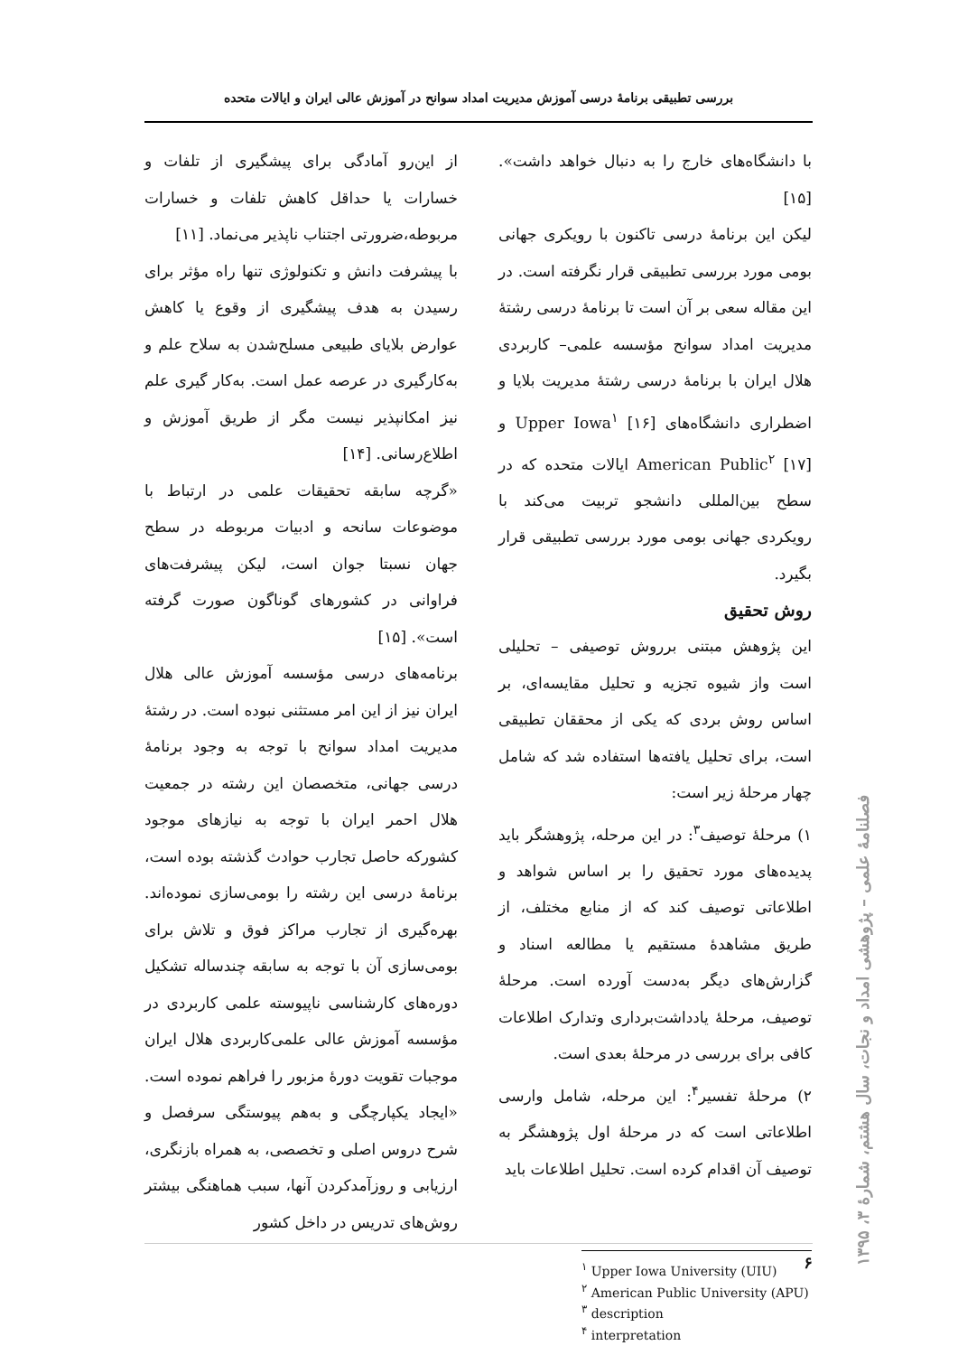بررسی تطبیقی برنامهٔ درسی آموزش مدیریت امداد سوانح در آموزش عالی ایران و ایالات متحده
از این‌رو آمادگی برای پیشگیری از تلفات و خسارات یا حداقل کاهش تلفات و خسارات مربوطه،ضرورتی اجتناب ناپذیر می‌نماد. [۱۱]
با پیشرفت دانش و تکنولوژی تنها راه مؤثر برای رسیدن به هدف پیشگیری از وقوع یا کاهش عوارض بلایای طبیعی مسلح‌شدن به سلاح علم و به‌کارگیری در عرصه عمل است. به‌کار گیری علم نیز امکانپذیر نیست مگر از طریق آموزش و اطلاع‌رسانی. [۱۴]
«گرچه سابقه تحقیقات علمی در ارتباط با موضوعات سانحه و ادبیات مربوطه در سطح جهان نسبتا جوان است، لیکن پیشرفت‌های فراوانی در کشورهای گوناگون صورت گرفته است». [۱۵]
برنامه‌های درسی مؤسسه آموزش عالی هلال ایران نیز از این امر مستثنی نبوده است. در رشتهٔ مدیریت امداد سوانح با توجه به وجود برنامهٔ درسی جهانی، متخصصان این رشته در جمعیت هلال احمر ایران با توجه به نیازهای موجود کشورکه حاصل تجارب حوادث گذشته بوده است، برنامهٔ درسی این رشته را بومی‌سازی نموده‌اند. بهره‌گیری از تجارب مراکز فوق و تلاش برای بومی‌سازی آن با توجه به سابقه چندساله تشکیل دوره‌های کارشناسی ناپیوسته علمی کاربردی در مؤسسه آموزش عالی علمی‌کاربردی هلال ایران موجبات تقویت دورهٔ مزبور را فراهم نموده است. «ایجاد یکپارچگی و به‌هم پیوستگی سرفصل و شرح دروس اصلی و تخصصی، به همراه بازنگری، ارزیابی و روزآمدکردن آنها، سبب هماهنگی بیشتر روش‌های تدریس در داخل کشور
با دانشگاه‌های خارج را به دنبال خواهد داشت». [۱۵]
لیکن این برنامهٔ درسی تاکنون با رویکری جهانی بومی مورد بررسی تطبیقی قرار نگرفته است. در این مقاله سعی بر آن است تا برنامهٔ درسی رشتهٔ مدیریت امداد سوانح مؤسسه علمی– کاربردی هلال ایران با برنامهٔ درسی رشتهٔ مدیریت بلایا و اضطراری دانشگاه‌های Upper Iowa<sup>۱</sup> [۱۶] و American Public<sup>۲</sup> [۱۷] ایالات متحده که در سطح بین‌المللی دانشجو تربیت می‌کند با رویکردی جهانی بومی مورد بررسی تطبیقی قرار بگیرد.
روش تحقیق
این پژوهش مبتنی برروش توصیفی – تحلیلی است واز شیوه تجزیه و تحلیل مقایسه‌ای، بر اساس روش بردی که یکی از محققان تطبیقی است، برای تحلیل یافته‌ها استفاده شد که شامل چهار مرحلهٔ زیر است:
۱) مرحلهٔ توصیف<sup>۳</sup>: در این مرحله، پژوهشگر باید پدیده‌های مورد تحقیق را بر اساس شواهد و اطلاعاتی توصیف کند که از منابع مختلف، از طریق مشاهدهٔ مستقیم یا مطالعه اسناد و گزارش‌های دیگر به‌دست آورده است. مرحلهٔ توصیف، مرحلهٔ یادداشت‌برداری وتدارک اطلاعات کافی برای بررسی در مرحلهٔ بعدی است.
۲) مرحلهٔ تفسیر<sup>۴</sup>: این مرحله، شامل وارسی اطلاعاتی است که در مرحلهٔ اول پژوهشگر به توصیف آن اقدام کرده است. تحلیل اطلاعات باید
<sup>۱</sup> Upper Iowa University (UIU)
<sup>۲</sup> American Public University (APU)
<sup>۳</sup> description
<sup>۴</sup> interpretation
فصلنامهٔ علمی – پژوهشی امداد و نجات، سال هشتم، شمارهٔ ۳، ۱۳۹۵
۶